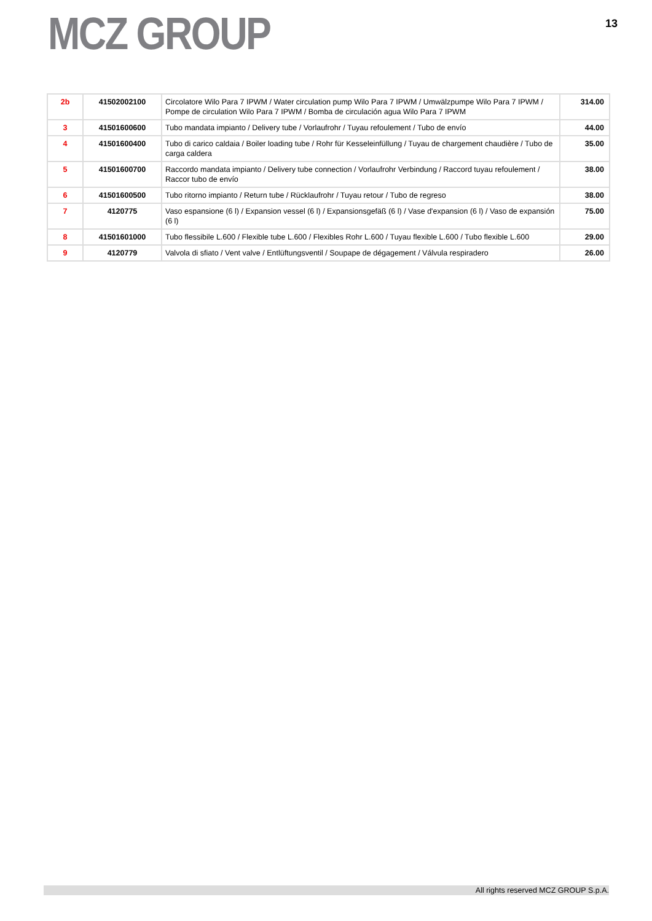MCZ GROUP
13
| 2b | 41502002100 | Circolatore Wilo Para 7 IPWM / Water circulation pump Wilo Para 7 IPWM / Umwälzpumpe Wilo Para 7 IPWM / Pompe de circulation Wilo Para 7 IPWM / Bomba de circulación agua Wilo Para 7 IPWM | 314.00 |
| 3 | 41501600600 | Tubo mandata impianto / Delivery tube / Vorlaufrohr / Tuyau refoulement / Tubo de envío | 44.00 |
| 4 | 41501600400 | Tubo di carico caldaia / Boiler loading tube / Rohr für Kesseleinfüllung / Tuyau de chargement chaudière / Tubo de carga caldera | 35.00 |
| 5 | 41501600700 | Raccordo mandata impianto / Delivery tube connection / Vorlaufrohr Verbindung / Raccord tuyau refoulement / Raccor tubo de envío | 38.00 |
| 6 | 41501600500 | Tubo ritorno impianto / Return tube / Rücklaufrohr / Tuyau retour / Tubo de regreso | 38.00 |
| 7 | 4120775 | Vaso espansione (6 l) / Expansion vessel (6 l) / Expansionsgefäß (6 l) / Vase d'expansion (6 l) / Vaso de expansión (6 l) | 75.00 |
| 8 | 41501601000 | Tubo flessibile L.600 / Flexible tube L.600 / Flexibles Rohr L.600 / Tuyau flexible L.600 / Tubo flexible L.600 | 29.00 |
| 9 | 4120779 | Valvola di sfiato / Vent valve / Entlüftungsventil / Soupape de dégagement / Válvula respiradero | 26.00 |
All rights reserved MCZ GROUP S.p.A.